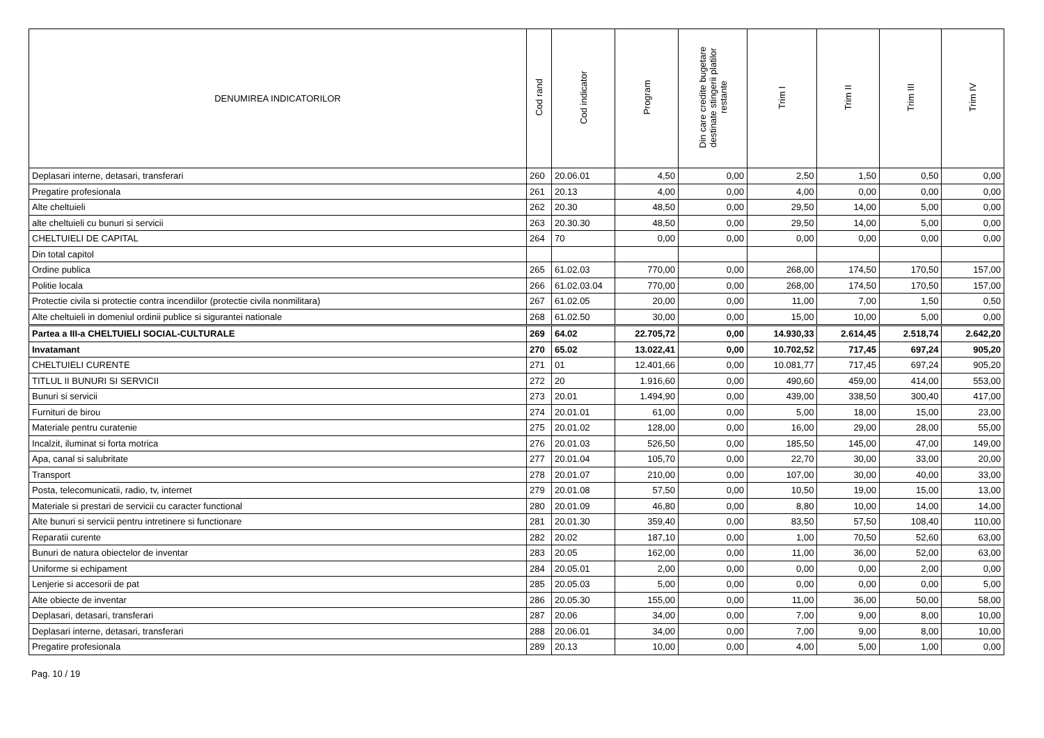| DENUMIREA INDICATORILOR | Cod rand | Cod indicator | Program | Din care credite bugetare destinate stingerii platilor restante | Trim I | Trim II | Trim III | Trim IV |
| --- | --- | --- | --- | --- | --- | --- | --- | --- |
| Deplasari interne, detasari, transferari | 260 | 20.06.01 | 4,50 | 0,00 | 2,50 | 1,50 | 0,50 | 0,00 |
| Pregatire profesionala | 261 | 20.13 | 4,00 | 0,00 | 4,00 | 0,00 | 0,00 | 0,00 |
| Alte cheltuieli | 262 | 20.30 | 48,50 | 0,00 | 29,50 | 14,00 | 5,00 | 0,00 |
| alte cheltuieli cu bunuri si servicii | 263 | 20.30.30 | 48,50 | 0,00 | 29,50 | 14,00 | 5,00 | 0,00 |
| CHELTUIELI DE CAPITAL | 264 | 70 | 0,00 | 0,00 | 0,00 | 0,00 | 0,00 | 0,00 |
| Din total capitol | | | | | | | | |
| Ordine publica | 265 | 61.02.03 | 770,00 | 0,00 | 268,00 | 174,50 | 170,50 | 157,00 |
| Politie locala | 266 | 61.02.03.04 | 770,00 | 0,00 | 268,00 | 174,50 | 170,50 | 157,00 |
| Protectie civila si protectie contra incendiilor (protectie civila nonmilitara) | 267 | 61.02.05 | 20,00 | 0,00 | 11,00 | 7,00 | 1,50 | 0,50 |
| Alte cheltuieli in domeniul ordinii publice si sigurantei nationale | 268 | 61.02.50 | 30,00 | 0,00 | 15,00 | 10,00 | 5,00 | 0,00 |
| Partea a III-a CHELTUIELI SOCIAL-CULTURALE | 269 | 64.02 | 22.705,72 | 0,00 | 14.930,33 | 2.614,45 | 2.518,74 | 2.642,20 |
| Invatamant | 270 | 65.02 | 13.022,41 | 0,00 | 10.702,52 | 717,45 | 697,24 | 905,20 |
| CHELTUIELI CURENTE | 271 | 01 | 12.401,66 | 0,00 | 10.081,77 | 717,45 | 697,24 | 905,20 |
| TITLUL II BUNURI SI SERVICII | 272 | 20 | 1.916,60 | 0,00 | 490,60 | 459,00 | 414,00 | 553,00 |
| Bunuri si servicii | 273 | 20.01 | 1.494,90 | 0,00 | 439,00 | 338,50 | 300,40 | 417,00 |
| Furnituri de birou | 274 | 20.01.01 | 61,00 | 0,00 | 5,00 | 18,00 | 15,00 | 23,00 |
| Materiale pentru curatenie | 275 | 20.01.02 | 128,00 | 0,00 | 16,00 | 29,00 | 28,00 | 55,00 |
| Incalzit, iluminat si forta motrica | 276 | 20.01.03 | 526,50 | 0,00 | 185,50 | 145,00 | 47,00 | 149,00 |
| Apa, canal si salubritate | 277 | 20.01.04 | 105,70 | 0,00 | 22,70 | 30,00 | 33,00 | 20,00 |
| Transport | 278 | 20.01.07 | 210,00 | 0,00 | 107,00 | 30,00 | 40,00 | 33,00 |
| Posta, telecomunicatii, radio, tv, internet | 279 | 20.01.08 | 57,50 | 0,00 | 10,50 | 19,00 | 15,00 | 13,00 |
| Materiale si prestari de servicii cu caracter functional | 280 | 20.01.09 | 46,80 | 0,00 | 8,80 | 10,00 | 14,00 | 14,00 |
| Alte bunuri si servicii pentru intretinere si functionare | 281 | 20.01.30 | 359,40 | 0,00 | 83,50 | 57,50 | 108,40 | 110,00 |
| Reparatii curente | 282 | 20.02 | 187,10 | 0,00 | 1,00 | 70,50 | 52,60 | 63,00 |
| Bunuri de natura obiectelor de inventar | 283 | 20.05 | 162,00 | 0,00 | 11,00 | 36,00 | 52,00 | 63,00 |
| Uniforme si echipament | 284 | 20.05.01 | 2,00 | 0,00 | 0,00 | 0,00 | 2,00 | 0,00 |
| Lenjerie si accesorii de pat | 285 | 20.05.03 | 5,00 | 0,00 | 0,00 | 0,00 | 0,00 | 5,00 |
| Alte obiecte de inventar | 286 | 20.05.30 | 155,00 | 0,00 | 11,00 | 36,00 | 50,00 | 58,00 |
| Deplasari, detasari, transferari | 287 | 20.06 | 34,00 | 0,00 | 7,00 | 9,00 | 8,00 | 10,00 |
| Deplasari interne, detasari, transferari | 288 | 20.06.01 | 34,00 | 0,00 | 7,00 | 9,00 | 8,00 | 10,00 |
| Pregatire profesionala | 289 | 20.13 | 10,00 | 0,00 | 4,00 | 5,00 | 1,00 | 0,00 |
Pag. 10 / 19